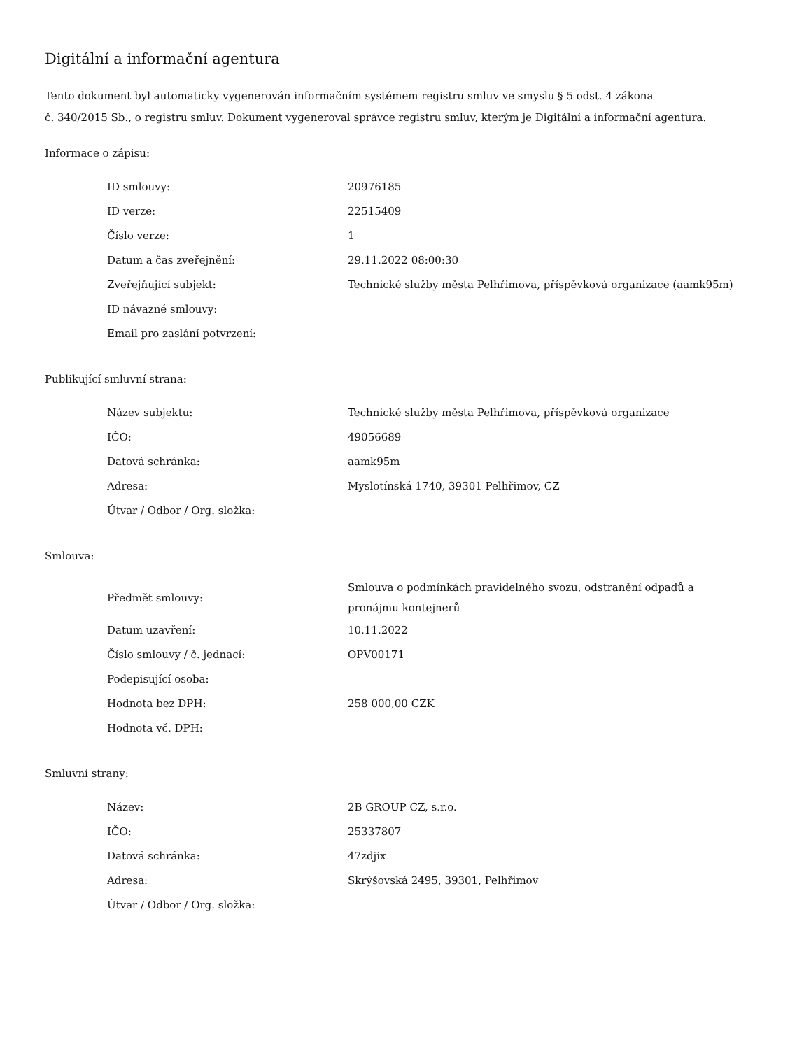Digitální a informační agentura
Tento dokument byl automaticky vygenerován informačním systémem registru smluv ve smyslu § 5 odst. 4 zákona
č. 340/2015 Sb., o registru smluv. Dokument vygeneroval správce registru smluv, kterým je Digitální a informační agentura.
Informace o zápisu:
| ID smlouvy: | 20976185 |
| ID verze: | 22515409 |
| Číslo verze: | 1 |
| Datum a čas zveřejnění: | 29.11.2022 08:00:30 |
| Zveřejňující subjekt: | Technické služby města Pelhřimova, příspěvková organizace (aamk95m) |
| ID návazné smlouvy: | |
| Email pro zaslání potvrzení: | |
Publikující smluvní strana:
| Název subjektu: | Technické služby města Pelhřimova, příspěvková organizace |
| IČO: | 49056689 |
| Datová schránka: | aamk95m |
| Adresa: | Myslotínská 1740, 39301 Pelhřimov, CZ |
| Útvar / Odbor / Org. složka: | |
Smlouva:
| Předmět smlouvy: | Smlouva o podmínkách pravidelného svozu, odstranění odpadů a pronájmu kontejnerů |
| Datum uzavření: | 10.11.2022 |
| Číslo smlouvy / č. jednací: | OPV00171 |
| Podepisující osoba: | |
| Hodnota bez DPH: | 258 000,00 CZK |
| Hodnota vč. DPH: | |
Smluvní strany:
| Název: | 2B GROUP CZ, s.r.o. |
| IČO: | 25337807 |
| Datová schránka: | 47zdjix |
| Adresa: | Skrýšovská 2495, 39301, Pelhřimov |
| Útvar / Odbor / Org. složka: | |